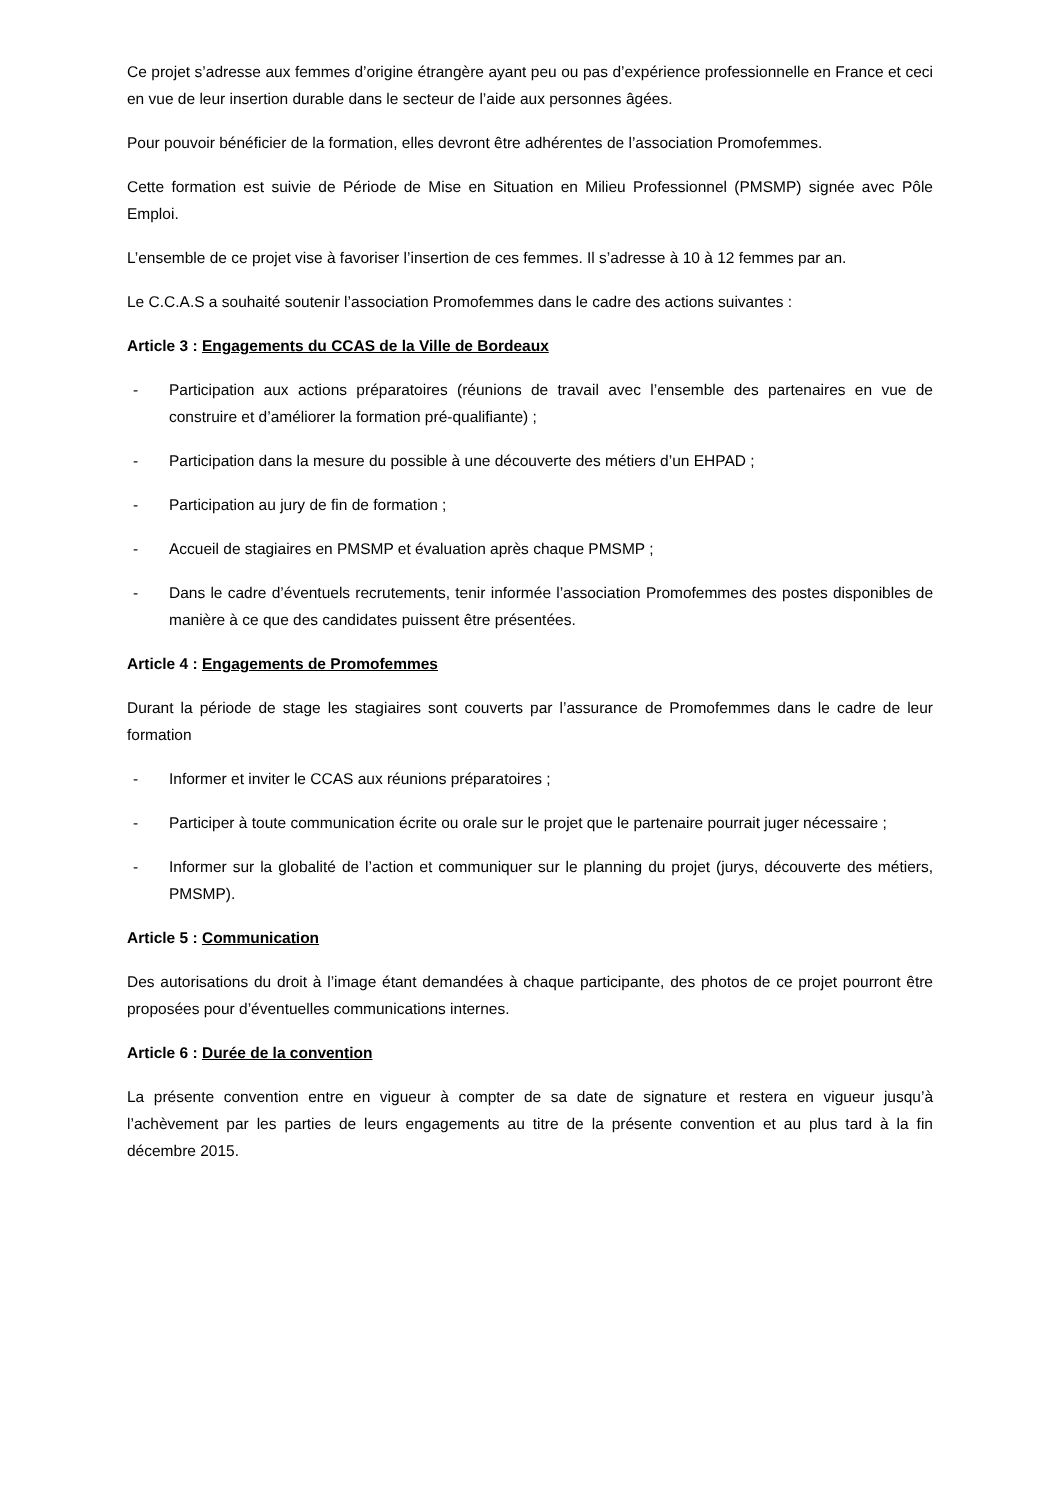Ce projet s’adresse aux femmes d’origine étrangère ayant peu ou pas d’expérience professionnelle en France et ceci en vue de leur insertion durable dans le secteur de l’aide aux personnes âgées.
Pour pouvoir bénéficier de la formation, elles devront être adhérentes de l’association Promofemmes.
Cette formation est suivie de Période de Mise en Situation en Milieu Professionnel (PMSMP) signée avec Pôle Emploi.
L’ensemble de ce projet vise à favoriser l’insertion de ces femmes. Il s’adresse à 10 à 12 femmes par an.
Le C.C.A.S a souhaité soutenir l’association Promofemmes dans le cadre des actions suivantes :
Article 3 : Engagements du CCAS de la Ville de Bordeaux
- Participation aux actions préparatoires (réunions de travail avec l’ensemble des partenaires en vue de construire et d’améliorer la formation pré-qualifiante) ;
- Participation dans la mesure du possible à une découverte des métiers d’un EHPAD ;
- Participation au jury de fin de formation ;
- Accueil de stagiaires en PMSMP et évaluation après chaque PMSMP ;
- Dans le cadre d’éventuels recrutements, tenir informée l’association Promofemmes des postes disponibles de manière à ce que des candidates puissent être présentées.
Article 4 : Engagements de Promofemmes
Durant la période de stage les stagiaires sont couverts par l’assurance de Promofemmes dans le cadre de leur formation
- Informer et inviter le CCAS aux réunions préparatoires ;
- Participer à toute communication écrite ou orale sur le projet que le partenaire pourrait juger nécessaire ;
- Informer sur la globalité de l’action et communiquer sur le planning du projet (jurys, découverte des métiers, PMSMP).
Article 5 : Communication
Des autorisations du droit à l’image étant demandées à chaque participante, des photos de ce projet pourront être proposées pour d’éventuelles communications internes.
Article 6 : Durée de la convention
La présente convention entre en vigueur à compter de sa date de signature et restera en vigueur jusqu’à l’achèvement par les parties de leurs engagements au titre de la présente convention et au plus tard à la fin décembre 2015.